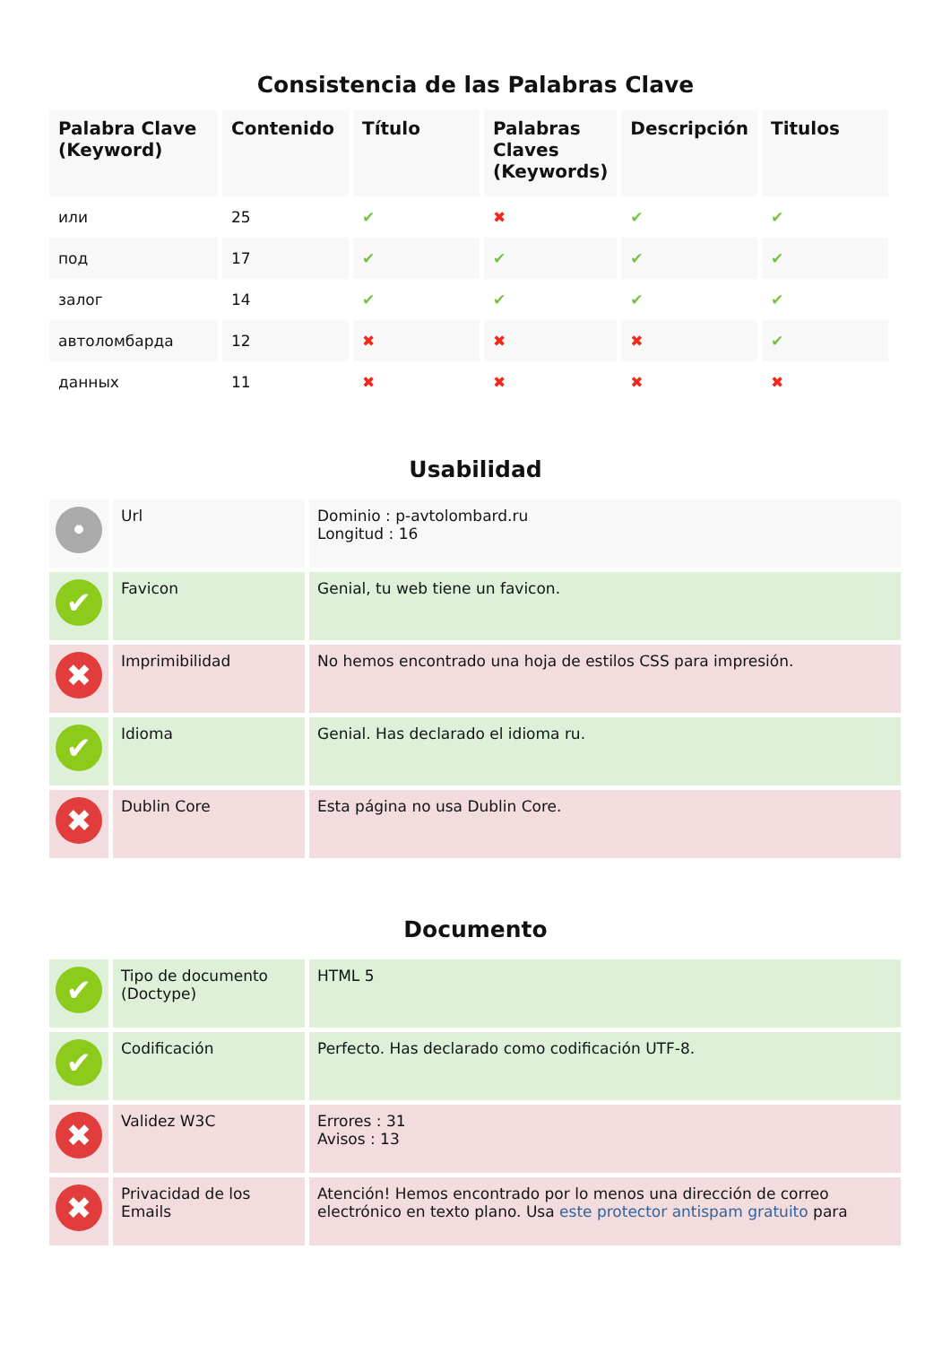Consistencia de las Palabras Clave
| Palabra Clave (Keyword) | Contenido | Título | Palabras Claves (Keywords) | Descripción | Titulos |
| --- | --- | --- | --- | --- | --- |
| или | 25 | ✔ | ✖ | ✔ | ✔ |
| под | 17 | ✔ | ✔ | ✔ | ✔ |
| залог | 14 | ✔ | ✔ | ✔ | ✔ |
| автоломбарда | 12 | ✖ | ✖ | ✖ | ✔ |
| данных | 11 | ✖ | ✖ | ✖ | ✖ |
Usabilidad
| • | Url | Dominio : p-avtolombard.ru Longitud : 16 |
| ✔ | Favicon | Genial, tu web tiene un favicon. |
| ✖ | Imprimibilidad | No hemos encontrado una hoja de estilos CSS para impresión. |
| ✔ | Idioma | Genial. Has declarado el idioma ru. |
| ✖ | Dublin Core | Esta página no usa Dublin Core. |
Documento
| ✔ | Tipo de documento (Doctype) | HTML 5 |
| ✔ | Codificación | Perfecto. Has declarado como codificación UTF-8. |
| ✖ | Validez W3C | Errores : 31 Avisos : 13 |
| ✖ | Privacidad de los Emails | Atención! Hemos encontrado por lo menos una dirección de correo electrónico en texto plano. Usa este protector antispam gratuito para |